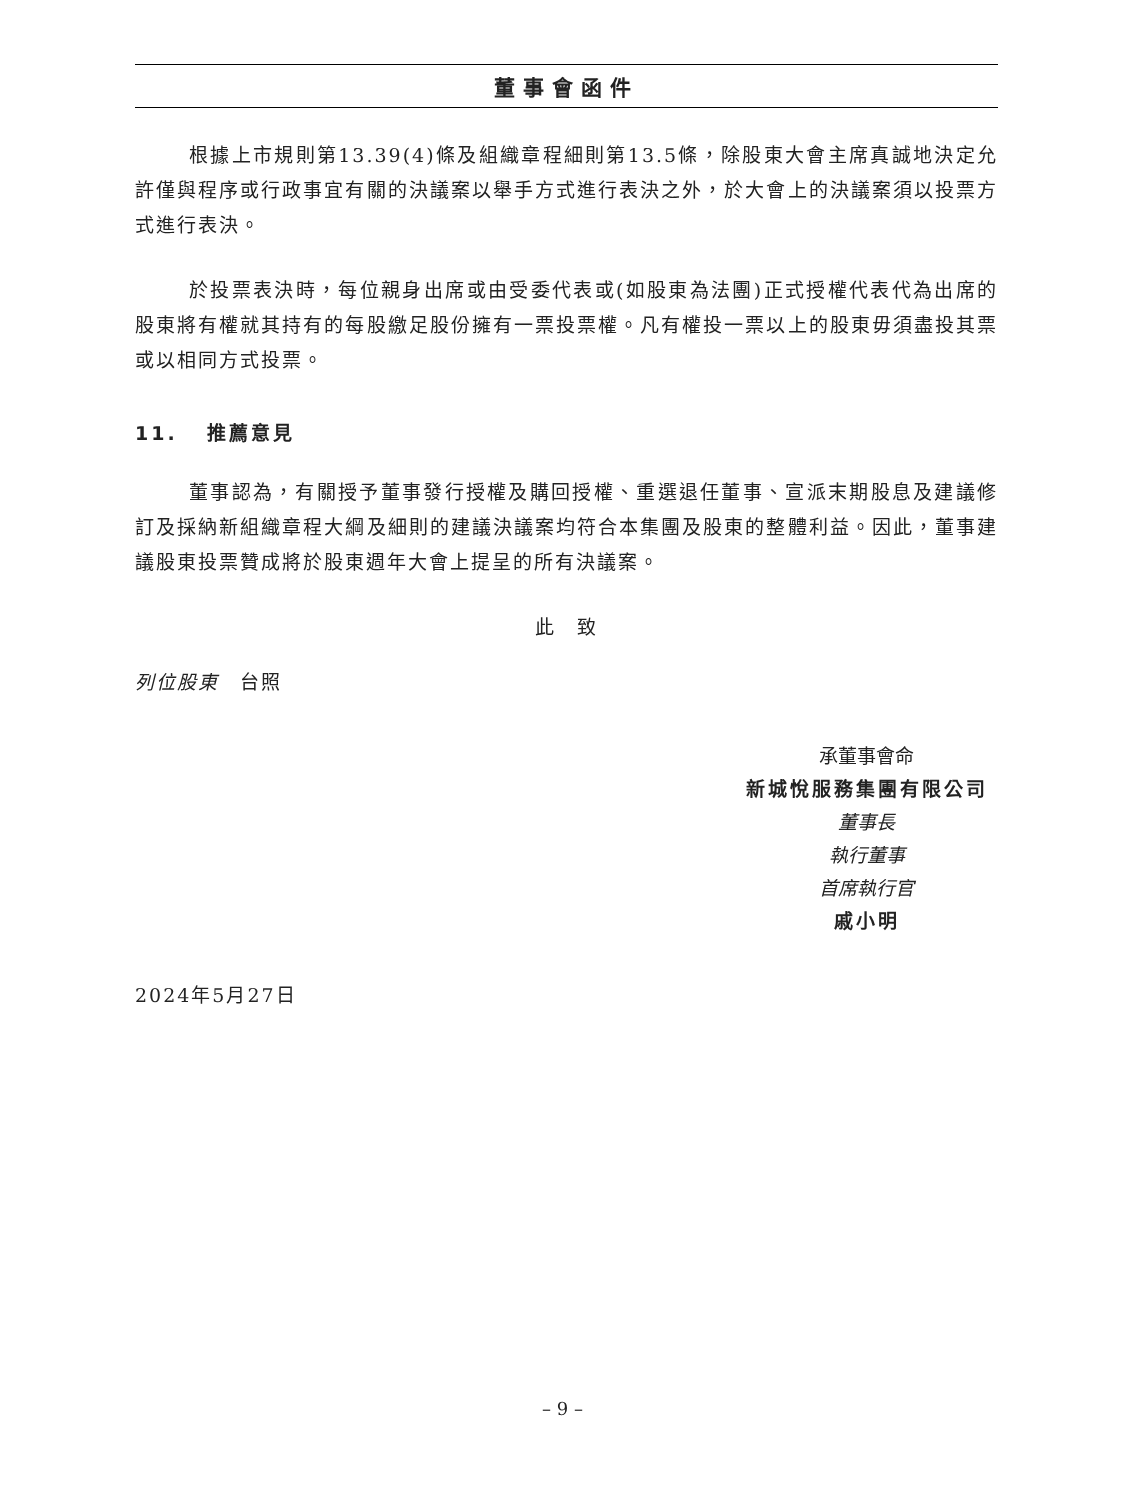董事會函件
根據上市規則第13.39(4)條及組織章程細則第13.5條，除股東大會主席真誠地決定允許僅與程序或行政事宜有關的決議案以舉手方式進行表決之外，於大會上的決議案須以投票方式進行表決。
於投票表決時，每位親身出席或由受委代表或(如股東為法團)正式授權代表代為出席的股東將有權就其持有的每股繳足股份擁有一票投票權。凡有權投一票以上的股東毋須盡投其票或以相同方式投票。
11. 推薦意見
董事認為，有關授予董事發行授權及購回授權、重選退任董事、宣派末期股息及建議修訂及採納新組織章程大綱及細則的建議決議案均符合本集團及股東的整體利益。因此，董事建議股東投票贊成將於股東週年大會上提呈的所有決議案。
此　致
列位股東　台照
承董事會命
新城悅服務集團有限公司
董事長
執行董事
首席執行官
戚小明
2024年5月27日
– 9 –